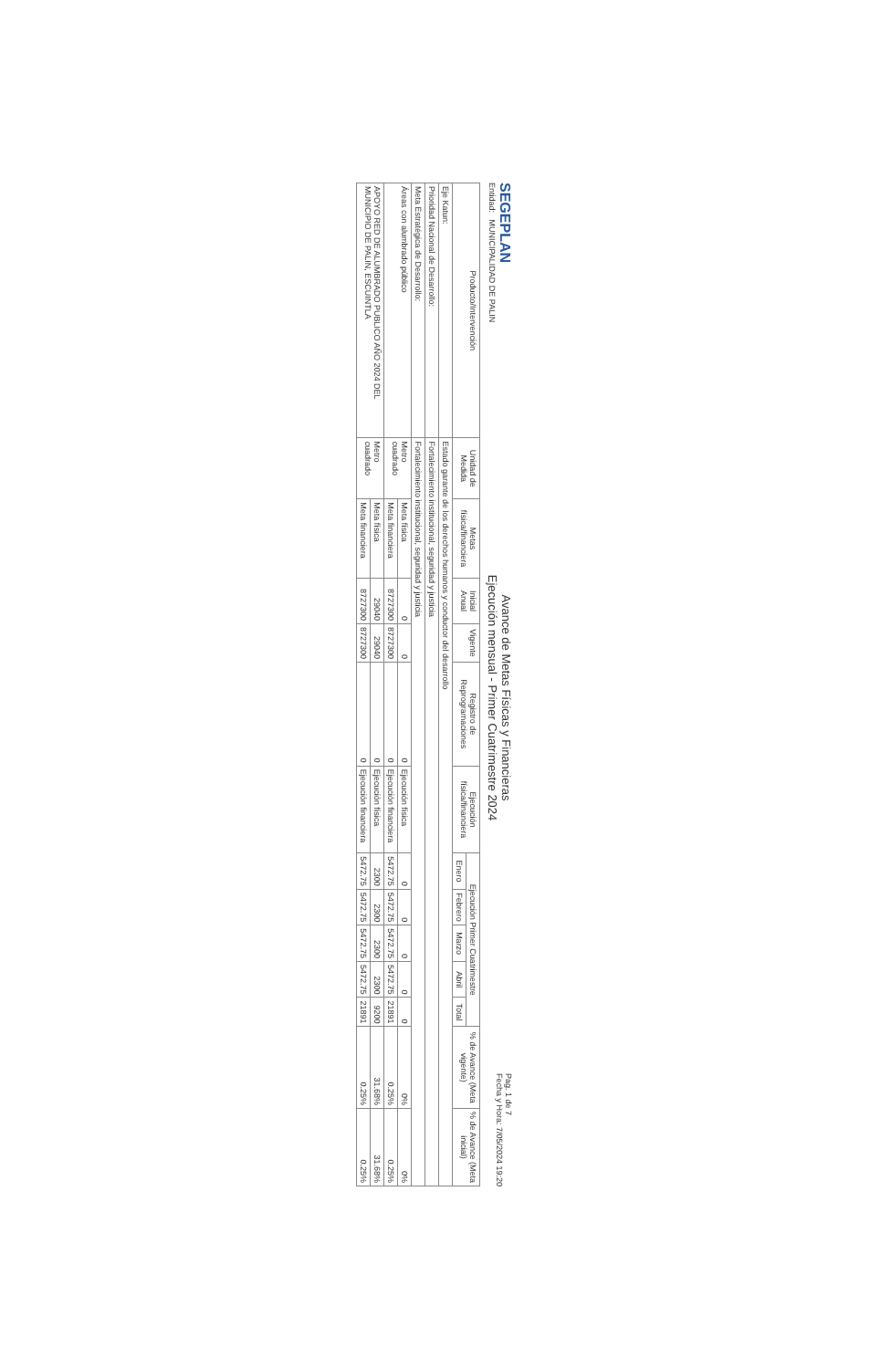SEGEPLAN
Entidad: MUNICIPALIDAD DE PALIN
Avance de Metas Físicas y Financieras
Ejecución mensual - Primer Cuatrimestre 2024
Pag. 1 de 7
Fecha y Hora: 7/05/2024 19:20
| Producto/Intervención | Unidad de Medida | Metas física/financiera | Inicial Anual | Vigente | Registro de Reprogramaciones | Ejecución física/financiera | Ejecución Primer Cuatrimestre | | | | | % de Avance (Meta vigente) | % de Avance (Meta inicial) |
| --- | --- | --- | --- | --- | --- | --- | --- | --- | --- | --- | --- | --- | --- |
| | | | | | | | Enero | Febrero | Marzo | Abril | Total | | |
| Eje Katun: | Estado garante de los derechos humanos y conductor del desarrollo | | | | | | | | | | | | |
| Prioridad Nacional de Desarrollo: | Fortalecimiento institucional, seguridad y justicia | | | | | | | | | | | | |
| Meta Estratégica de Desarrollo: | Fortalecimiento institucional, seguridad y justicia | | | | | | | | | | | | |
| Áreas con alumbrado público | Metro cuadrado | Meta física | 0 | 0 | 0 | Ejecución física | 0 | 0 | 0 | 0 | 0 | 0% | 0% |
| | | Meta financiera | 8727300 | 8727300 | 0 | Ejecución financiera | 5472.75 | 5472.75 | 5472.75 | 5472.75 | 21891 | 0.25% | 0.25% |
| APOYO RED DE ALUMBRADO PUBLICO AÑO 2024 DEL MUNICIPIO DE PALIN, ESCUINTLA | Metro cuadrado | Meta física | 29040 | 29040 | 0 | Ejecución física | 2300 | 2300 | 2300 | 2300 | 9200 | 31.68% | 31.68% |
| | | Meta financiera | 8727300 | 8727300 | 0 | Ejecución financiera | 5472.75 | 5472.75 | 5472.75 | 5472.75 | 21891 | 0.25% | 0.25% |